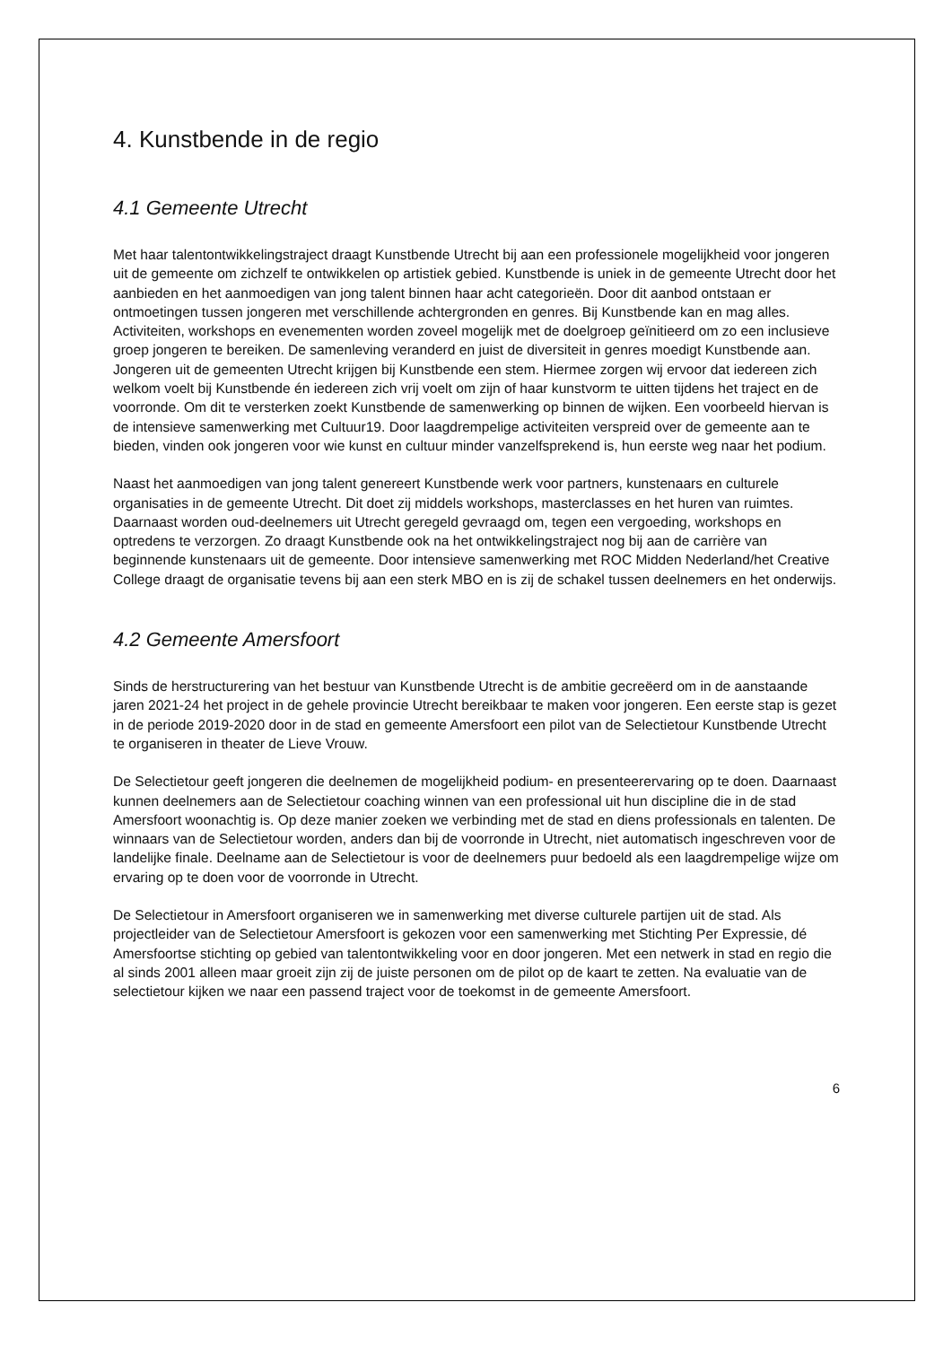4. Kunstbende in de regio
4.1 Gemeente Utrecht
Met haar talentontwikkelingstraject draagt Kunstbende Utrecht bij aan een professionele mogelijkheid voor jongeren uit de gemeente om zichzelf te ontwikkelen op artistiek gebied. Kunstbende is uniek in de gemeente Utrecht door het aanbieden en het aanmoedigen van jong talent binnen haar acht categorieën. Door dit aanbod ontstaan er ontmoetingen tussen jongeren met verschillende achtergronden en genres. Bij Kunstbende kan en mag alles. Activiteiten, workshops en evenementen worden zoveel mogelijk met de doelgroep geïnitieerd om zo een inclusieve groep jongeren te bereiken. De samenleving veranderd en juist de diversiteit in genres moedigt Kunstbende aan. Jongeren uit de gemeenten Utrecht krijgen bij Kunstbende een stem. Hiermee zorgen wij ervoor dat iedereen zich welkom voelt bij Kunstbende én iedereen zich vrij voelt om zijn of haar kunstvorm te uitten tijdens het traject en de voorronde. Om dit te versterken zoekt Kunstbende de samenwerking op binnen de wijken. Een voorbeeld hiervan is de intensieve samenwerking met Cultuur19. Door laagdrempelige activiteiten verspreid over de gemeente aan te bieden, vinden ook jongeren voor wie kunst en cultuur minder vanzelfsprekend is, hun eerste weg naar het podium.
Naast het aanmoedigen van jong talent genereert Kunstbende werk voor partners, kunstenaars en culturele organisaties in de gemeente Utrecht. Dit doet zij middels workshops, masterclasses en het huren van ruimtes. Daarnaast worden oud-deelnemers uit Utrecht geregeld gevraagd om, tegen een vergoeding, workshops en optredens te verzorgen. Zo draagt Kunstbende ook na het ontwikkelingstraject nog bij aan de carrière van beginnende kunstenaars uit de gemeente. Door intensieve samenwerking met ROC Midden Nederland/het Creative College draagt de organisatie tevens bij aan een sterk MBO en is zij de schakel tussen deelnemers en het onderwijs.
4.2 Gemeente Amersfoort
Sinds de herstructurering van het bestuur van Kunstbende Utrecht is de ambitie gecreëerd om in de aanstaande jaren 2021-24 het project in de gehele provincie Utrecht bereikbaar te maken voor jongeren. Een eerste stap is gezet in de periode 2019-2020 door in de stad en gemeente Amersfoort een pilot van de Selectietour Kunstbende Utrecht te organiseren in theater de Lieve Vrouw.
De Selectietour geeft jongeren die deelnemen de mogelijkheid podium- en presenteerervaring op te doen. Daarnaast kunnen deelnemers aan de Selectietour coaching winnen van een professional uit hun discipline die in de stad Amersfoort woonachtig is. Op deze manier zoeken we verbinding met de stad en diens professionals en talenten. De winnaars van de Selectietour worden, anders dan bij de voorronde in Utrecht, niet automatisch ingeschreven voor de landelijke finale. Deelname aan de Selectietour is voor de deelnemers puur bedoeld als een laagdrempelige wijze om ervaring op te doen voor de voorronde in Utrecht.
De Selectietour in Amersfoort organiseren we in samenwerking met diverse culturele partijen uit de stad. Als projectleider van de Selectietour Amersfoort is gekozen voor een samenwerking met Stichting Per Expressie, dé Amersfoortse stichting op gebied van talentontwikkeling voor en door jongeren. Met een netwerk in stad en regio die al sinds 2001 alleen maar groeit zijn zij de juiste personen om de pilot op de kaart te zetten. Na evaluatie van de selectietour kijken we naar een passend traject voor de toekomst in de gemeente Amersfoort.
6